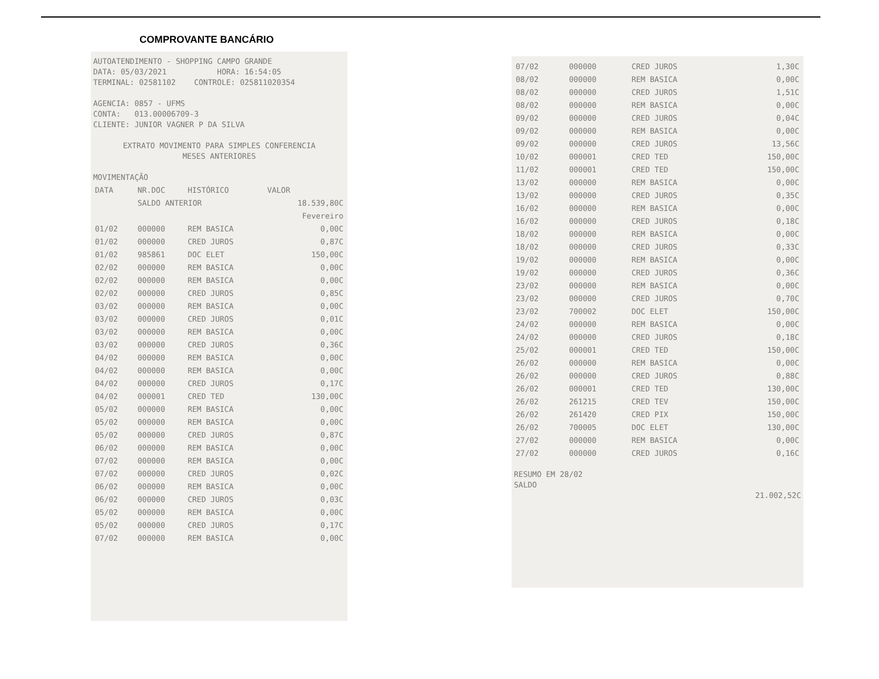COMPROVANTE BANCÁRIO
AUTOATENDIMENTO - SHOPPING CAMPO GRANDE
DATA: 05/03/2021 HORA: 16:54:05
TERMINAL: 02581102 CONTROLE: 025811020354
AGENCIA: 0857 - UFMS
CONTA: 013.00006709-3
CLIENTE: JUNIOR VAGNER P DA SILVA
EXTRATO MOVIMENTO PARA SIMPLES CONFERENCIA
MESES ANTERIORES
MOVIMENTAÇÃO
| DATA | NR.DOC | HISTÓRICO | VALOR |
| --- | --- | --- | --- |
| | SALDO ANTERIOR | | 18.539,80C |
| | | Fevereiro | |
| 01/02 | 000000 | REM BASICA | 0,00C |
| 01/02 | 000000 | CRED JUROS | 0,87C |
| 01/02 | 985861 | DOC ELET | 150,00C |
| 02/02 | 000000 | REM BASICA | 0,00C |
| 02/02 | 000000 | REM BASICA | 0,00C |
| 02/02 | 000000 | CRED JUROS | 0,85C |
| 03/02 | 000000 | REM BASICA | 0,00C |
| 03/02 | 000000 | CRED JUROS | 0,01C |
| 03/02 | 000000 | REM BASICA | 0,00C |
| 03/02 | 000000 | CRED JUROS | 0,36C |
| 04/02 | 000000 | REM BASICA | 0,00C |
| 04/02 | 000000 | REM BASICA | 0,00C |
| 04/02 | 000000 | CRED JUROS | 0,17C |
| 04/02 | 000001 | CRED TED | 130,00C |
| 05/02 | 000000 | REM BASICA | 0,00C |
| 05/02 | 000000 | REM BASICA | 0,00C |
| 05/02 | 000000 | CRED JUROS | 0,87C |
| 06/02 | 000000 | REM BASICA | 0,00C |
| 07/02 | 000000 | REM BASICA | 0,00C |
| 07/02 | 000000 | CRED JUROS | 0,02C |
| 06/02 | 000000 | REM BASICA | 0,00C |
| 06/02 | 000000 | CRED JUROS | 0,03C |
| 05/02 | 000000 | REM BASICA | 0,00C |
| 05/02 | 000000 | CRED JUROS | 0,17C |
| 07/02 | 000000 | REM BASICA | 0,00C |
| 07/02 | 000000 | CRED JUROS | 1,30C |
| 08/02 | 000000 | REM BASICA | 0,00C |
| 08/02 | 000000 | CRED JUROS | 1,51C |
| 08/02 | 000000 | REM BASICA | 0,00C |
| 09/02 | 000000 | CRED JUROS | 0,04C |
| 09/02 | 000000 | REM BASICA | 0,00C |
| 09/02 | 000000 | CRED JUROS | 13,56C |
| 10/02 | 000001 | CRED TED | 150,00C |
| 11/02 | 000001 | CRED TED | 150,00C |
| 13/02 | 000000 | REM BASICA | 0,00C |
| 13/02 | 000000 | CRED JUROS | 0,35C |
| 16/02 | 000000 | REM BASICA | 0,00C |
| 16/02 | 000000 | CRED JUROS | 0,18C |
| 18/02 | 000000 | REM BASICA | 0,00C |
| 18/02 | 000000 | CRED JUROS | 0,33C |
| 19/02 | 000000 | REM BASICA | 0,00C |
| 19/02 | 000000 | CRED JUROS | 0,36C |
| 23/02 | 000000 | REM BASICA | 0,00C |
| 23/02 | 000000 | CRED JUROS | 0,70C |
| 23/02 | 700002 | DOC ELET | 150,00C |
| 24/02 | 000000 | REM BASICA | 0,00C |
| 24/02 | 000000 | CRED JUROS | 0,18C |
| 25/02 | 000001 | CRED TED | 150,00C |
| 26/02 | 000000 | REM BASICA | 0,00C |
| 26/02 | 000000 | CRED JUROS | 0,88C |
| 26/02 | 000001 | CRED TED | 130,00C |
| 26/02 | 261215 | CRED TEV | 150,00C |
| 26/02 | 261420 | CRED PIX | 150,00C |
| 26/02 | 700005 | DOC ELET | 130,00C |
| 27/02 | 000000 | REM BASICA | 0,00C |
| 27/02 | 000000 | CRED JUROS | 0,16C |
RESUMO EM 28/02
SALDO
21.002,52C